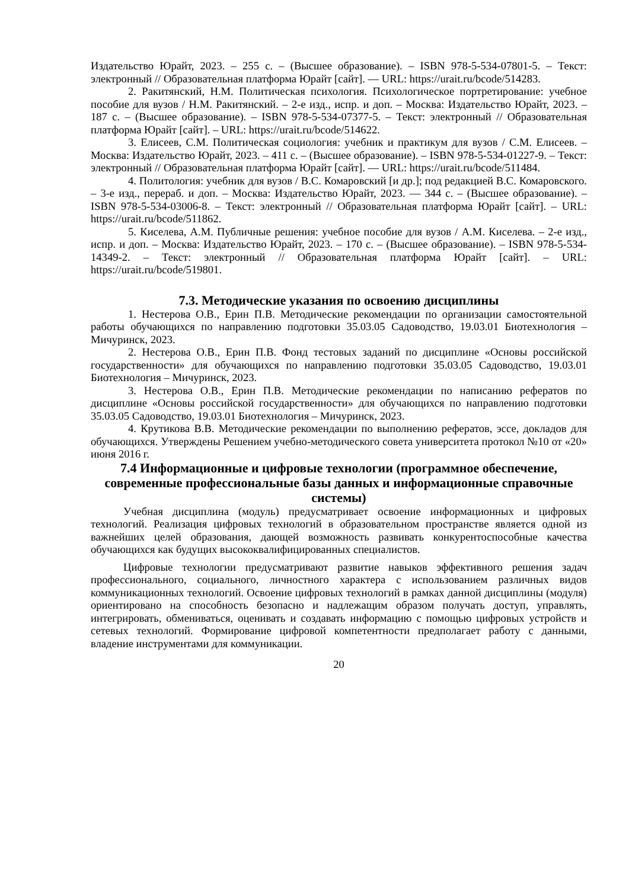Издательство Юрайт, 2023. – 255 с. – (Высшее образование). – ISBN 978-5-534-07801-5. – Текст: электронный // Образовательная платформа Юрайт [сайт]. — URL: https://urait.ru/bcode/514283.
2. Ракитянский, Н.М. Политическая психология. Психологическое портретирование: учебное пособие для вузов / Н.М. Ракитянский. – 2-е изд., испр. и доп. – Москва: Издательство Юрайт, 2023. – 187 с. – (Высшее образование). – ISBN 978-5-534-07377-5. – Текст: электронный // Образовательная платформа Юрайт [сайт]. – URL: https://urait.ru/bcode/514622.
3. Елисеев, С.М. Политическая социология: учебник и практикум для вузов / С.М. Елисеев. – Москва: Издательство Юрайт, 2023. – 411 с. – (Высшее образование). – ISBN 978-5-534-01227-9. – Текст: электронный // Образовательная платформа Юрайт [сайт]. — URL: https://urait.ru/bcode/511484.
4. Политология: учебник для вузов / В.С. Комаровский [и др.]; под редакцией В.С. Комаровского. – 3-е изд., перераб. и доп. – Москва: Издательство Юрайт, 2023. — 344 с. – (Высшее образование). – ISBN 978-5-534-03006-8. – Текст: электронный // Образовательная платформа Юрайт [сайт]. – URL: https://urait.ru/bcode/511862.
5. Киселева, А.М. Публичные решения: учебное пособие для вузов / А.М. Киселева. – 2-е изд., испр. и доп. – Москва: Издательство Юрайт, 2023. – 170 с. – (Высшее образование). – ISBN 978-5-534-14349-2. – Текст: электронный // Образовательная платформа Юрайт [сайт]. – URL: https://urait.ru/bcode/519801.
7.3. Методические указания по освоению дисциплины
1. Нестерова О.В., Ерин П.В. Методические рекомендации по организации самостоятельной работы обучающихся по направлению подготовки 35.03.05 Садоводство, 19.03.01 Биотехнология – Мичуринск, 2023.
2. Нестерова О.В., Ерин П.В. Фонд тестовых заданий по дисциплине «Основы российской государственности» для обучающихся по направлению подготовки 35.03.05 Садоводство, 19.03.01 Биотехнология – Мичуринск, 2023.
3. Нестерова О.В., Ерин П.В. Методические рекомендации по написанию рефератов по дисциплине «Основы российской государственности» для обучающихся по направлению подготовки 35.03.05 Садоводство, 19.03.01 Биотехнология – Мичуринск, 2023.
4. Крутикова В.В. Методические рекомендации по выполнению рефератов, эссе, докладов для обучающихся. Утверждены Решением учебно-методического совета университета протокол №10 от «20» июня 2016 г.
7.4 Информационные и цифровые технологии (программное обеспечение, современные профессиональные базы данных и информационные справочные системы)
Учебная дисциплина (модуль) предусматривает освоение информационных и цифровых технологий. Реализация цифровых технологий в образовательном пространстве является одной из важнейших целей образования, дающей возможность развивать конкурентоспособные качества обучающихся как будущих высококвалифицированных специалистов.
Цифровые технологии предусматривают развитие навыков эффективного решения задач профессионального, социального, личностного характера с использованием различных видов коммуникационных технологий. Освоение цифровых технологий в рамках данной дисциплины (модуля) ориентировано на способность безопасно и надлежащим образом получать доступ, управлять, интегрировать, обмениваться, оценивать и создавать информацию с помощью цифровых устройств и сетевых технологий. Формирование цифровой компетентности предполагает работу с данными, владение инструментами для коммуникации.
20